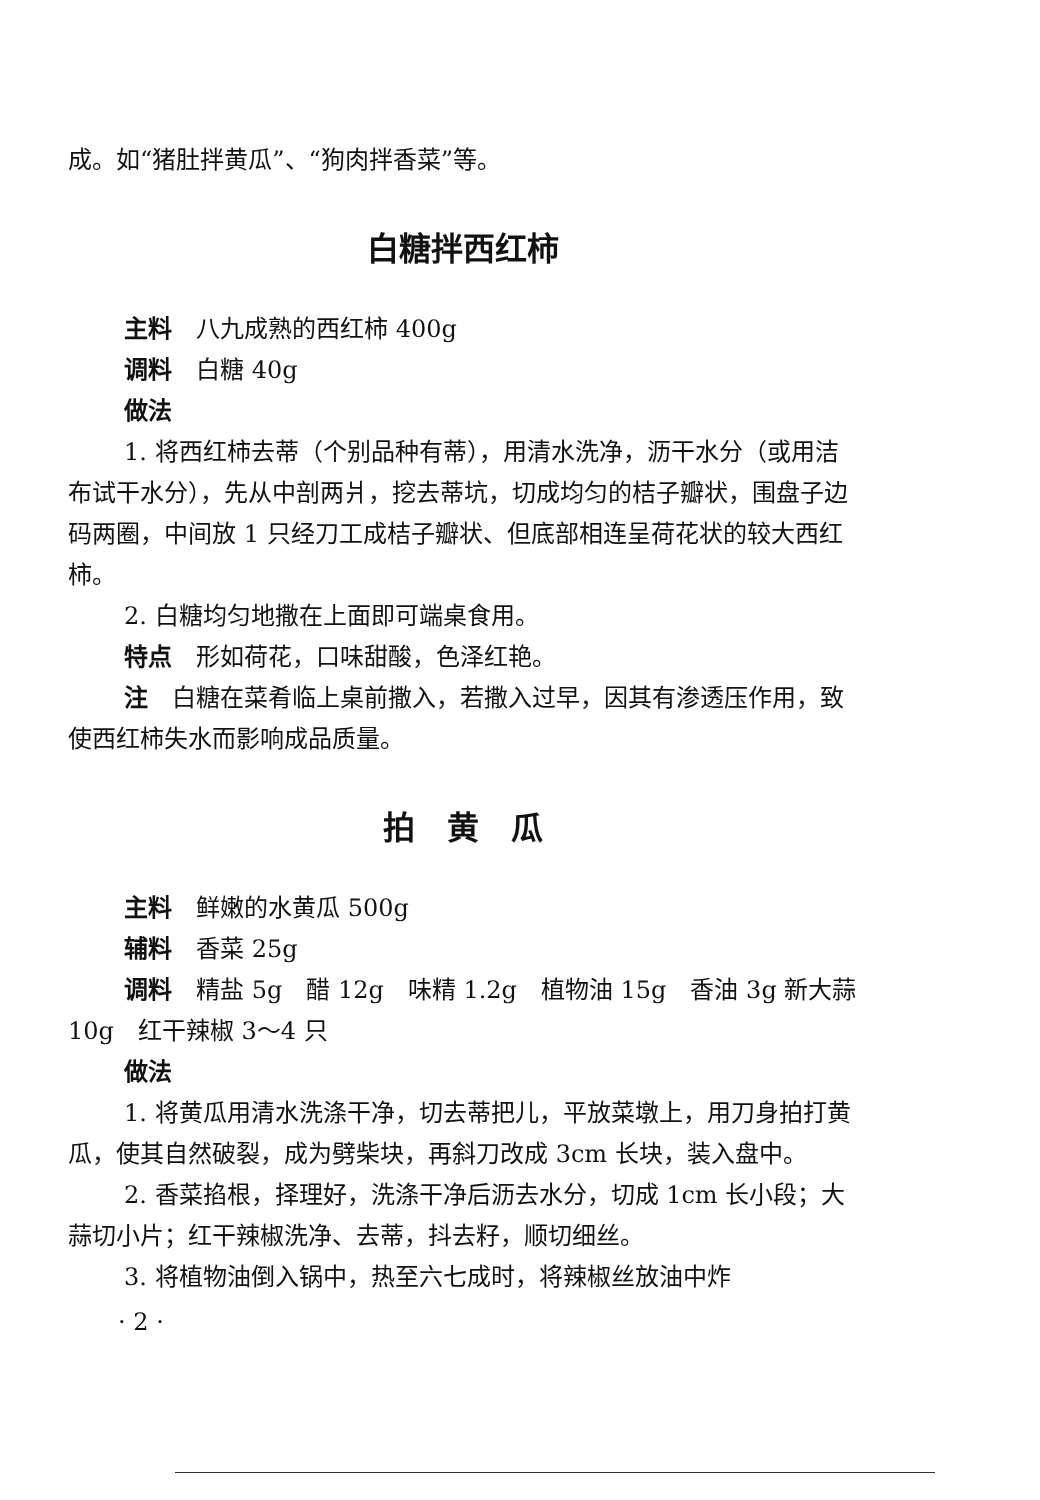成。如“猪肚拌黄瓜”、“狗肉拌香菜”等。
白糖拌西红柿
主料　八九成熟的西红柿 400g
调料　白糖 40g
做法
1. 将西红柿去蒂（个别品种有蒂），用清水洗净，沥干水分（或用洁布试干水分），先从中剖两爿，挖去蒂坑，切成均匀的桔子瓣状，围盘子边码两圈，中间放 1 只经刀工成桔子瓣状、但底部相连呈荷花状的较大西红柿。
2. 白糖均匀地撒在上面即可端桌食用。
特点　形如荷花，口味甜酸，色泽红艳。
注　白糖在菜肴临上桌前撒入，若撒入过早，因其有渗透压作用，致使西红柿失水而影响成品质量。
拍　黄　瓜
主料　鲜嫩的水黄瓜 500g
辅料　香菜 25g
调料　精盐 5g　醋 12g　味精 1.2g　植物油 15g　香油 3g 新大蒜 10g　红干辣椒 3～4 只
做法
1. 将黄瓜用清水洗涤干净，切去蒂把儿，平放菜墩上，用刀身拍打黄瓜，使其自然破裂，成为劈柴块，再斜刀改成 3cm 长块，装入盘中。
2. 香菜掐根，择理好，洗涤干净后沥去水分，切成 1cm 长小段；大蒜切小片；红干辣椒洗净、去蒂，抖去籽，顺切细丝。
3. 将植物油倒入锅中，热至六七成时，将辣椒丝放油中炸
· 2 ·